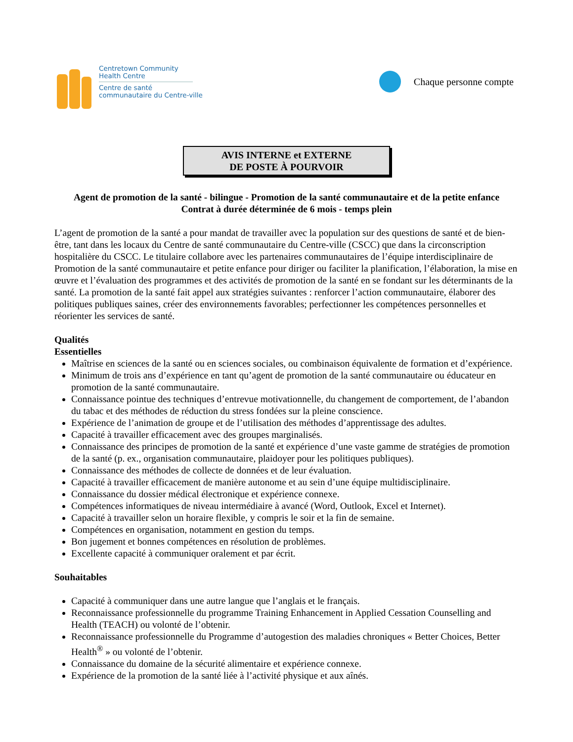Centretown Community
Health Centre
Centre de santé
communautaire du Centre-ville
Chaque personne compte
AVIS INTERNE et EXTERNE
DE POSTE À POURVOIR
Agent de promotion de la santé - bilingue - Promotion de la santé communautaire et de la petite enfance
Contrat à durée déterminée de 6 mois - temps plein
L’agent de promotion de la santé a pour mandat de travailler avec la population sur des questions de santé et de bien-être, tant dans les locaux du Centre de santé communautaire du Centre-ville (CSCC) que dans la circonscription hospitalière du CSCC. Le titulaire collabore avec les partenaires communautaires de l’équipe interdisciplinaire de Promotion de la santé communautaire et petite enfance pour diriger ou faciliter la planification, l’élaboration, la mise en œuvre et l’évaluation des programmes et des activités de promotion de la santé en se fondant sur les déterminants de la santé. La promotion de la santé fait appel aux stratégies suivantes : renforcer l’action communautaire, élaborer des politiques publiques saines, créer des environnements favorables; perfectionner les compétences personnelles et réorienter les services de santé.
Qualités
Essentielles
Maîtrise en sciences de la santé ou en sciences sociales, ou combinaison équivalente de formation et d’expérience.
Minimum de trois ans d’expérience en tant qu’agent de promotion de la santé communautaire ou éducateur en promotion de la santé communautaire.
Connaissance pointue des techniques d’entrevue motivationnelle, du changement de comportement, de l’abandon du tabac et des méthodes de réduction du stress fondées sur la pleine conscience.
Expérience de l’animation de groupe et de l’utilisation des méthodes d’apprentissage des adultes.
Capacité à travailler efficacement avec des groupes marginalisés.
Connaissance des principes de promotion de la santé et expérience d’une vaste gamme de stratégies de promotion de la santé (p. ex., organisation communautaire, plaidoyer pour les politiques publiques).
Connaissance des méthodes de collecte de données et de leur évaluation.
Capacité à travailler efficacement de manière autonome et au sein d’une équipe multidisciplinaire.
Connaissance du dossier médical électronique et expérience connexe.
Compétences informatiques de niveau intermédiaire à avancé (Word, Outlook, Excel et Internet).
Capacité à travailler selon un horaire flexible, y compris le soir et la fin de semaine.
Compétences en organisation, notamment en gestion du temps.
Bon jugement et bonnes compétences en résolution de problèmes.
Excellente capacité à communiquer oralement et par écrit.
Souhaitables
Capacité à communiquer dans une autre langue que l’anglais et le français.
Reconnaissance professionnelle du programme Training Enhancement in Applied Cessation Counselling and Health (TEACH) ou volonté de l’obtenir.
Reconnaissance professionnelle du Programme d’autogestion des maladies chroniques « Better Choices, Better Health<sup>®</sup> » ou volonté de l’obtenir.
Connaissance du domaine de la sécurité alimentaire et expérience connexe.
Expérience de la promotion de la santé liée à l’activité physique et aux aînés.